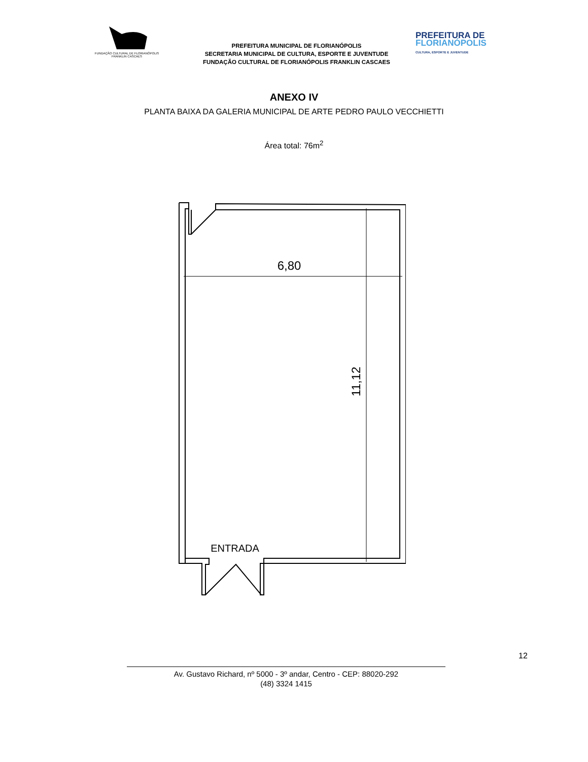FUNDAÇÃO CULTURAL DE FLORIANÓPOLIS
FRANKLIN CASCAES
PREFEITURA MUNICIPAL DE FLORIANÓPOLIS
SECRETARIA MUNICIPAL DE CULTURA, ESPORTE E JUVENTUDE
FUNDAÇÃO CULTURAL DE FLORIANÓPOLIS FRANKLIN CASCAES
PREFEITURA DE
FLORIANÓPOLIS
CULTURA, ESPORTE E JUVENTUDE
ANEXO IV
PLANTA BAIXA DA GALERIA MUNICIPAL DE ARTE PEDRO PAULO VECCHIETTI
Área total: 76m<sup>2</sup>
6,80
11,12
ENTRADA
12
Av. Gustavo Richard, nº 5000 - 3º andar, Centro - CEP: 88020-292
(48) 3324 1415